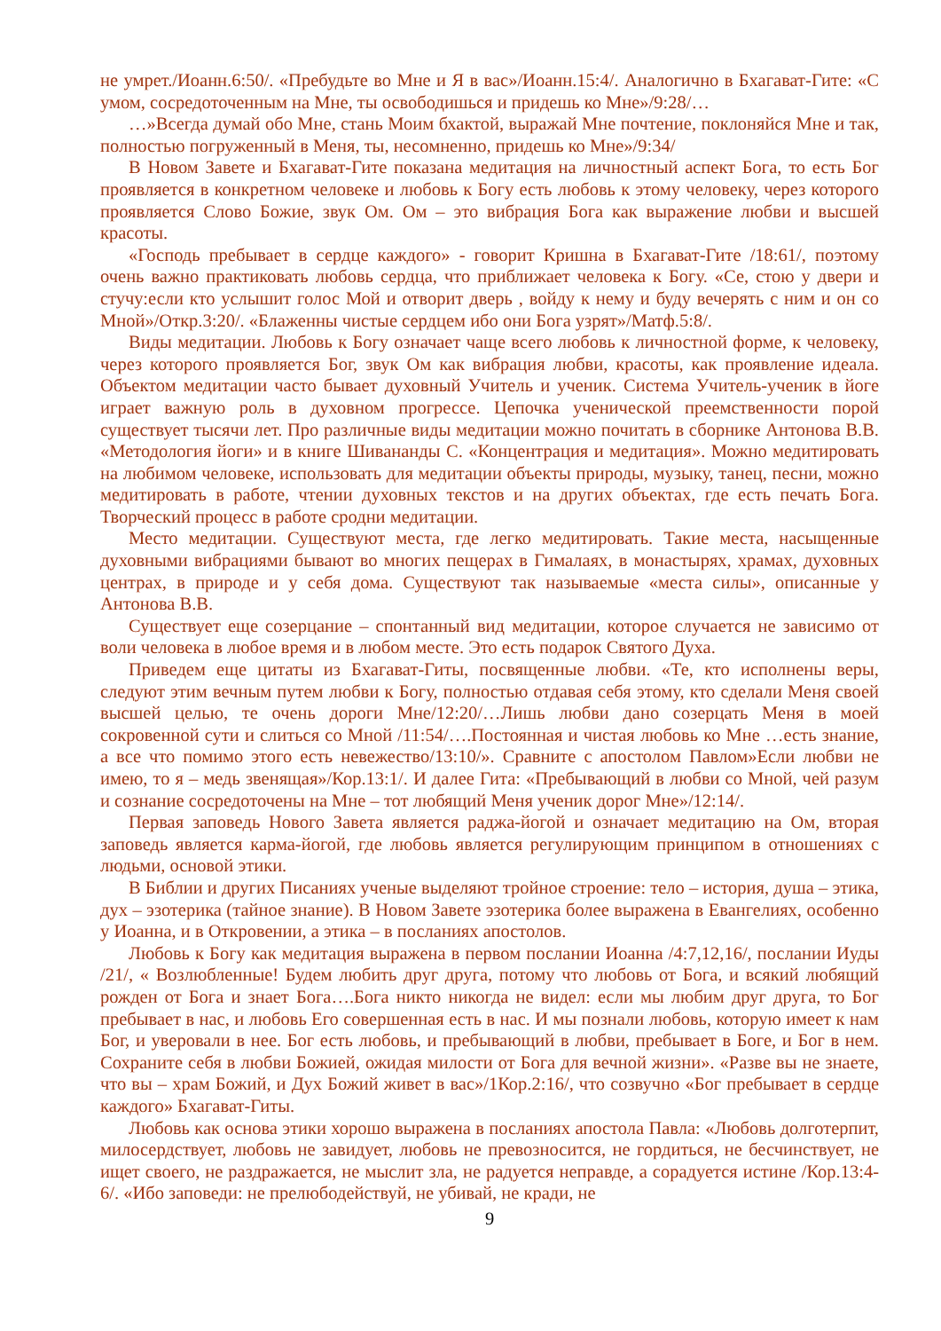не умрет./Иоанн.6:50/. «Пребудьте во Мне и Я в вас»/Иоанн.15:4/. Аналогично в Бхагават-Гите: «С умом, сосредоточенным на Мне, ты освободишься и придешь ко Мне»/9:28/…
…»Всегда думай обо Мне, стань Моим бхактой, выражай Мне почтение, поклоняйся Мне и так, полностью погруженный в Меня, ты, несомненно, придешь ко Мне»/9:34/
В Новом Завете и Бхагават-Гите показана медитация на личностный аспект Бога, то есть Бог проявляется в конкретном человеке и любовь к Богу есть любовь к этому человеку, через которого проявляется Слово Божие, звук Ом. Ом – это вибрация Бога как выражение любви и высшей красоты.
«Господь пребывает в сердце каждого» - говорит Кришна в Бхагават-Гите /18:61/, поэтому очень важно практиковать любовь сердца, что приближает человека к Богу. «Се, стою у двери и стучу:если кто услышит голос Мой и отворит дверь , войду к нему и буду вечерять с ним и он со Мной»/Откр.3:20/. «Блаженны чистые сердцем ибо они Бога узрят»/Матф.5:8/.
Виды медитации. Любовь к Богу означает чаще всего любовь к личностной форме, к человеку, через которого проявляется Бог, звук Ом как вибрация любви, красоты, как проявление идеала. Объектом медитации часто бывает духовный Учитель и ученик. Система Учитель-ученик в йоге играет важную роль в духовном прогрессе. Цепочка ученической преемственности порой существует тысячи лет. Про различные виды медитации можно почитать в сборнике Антонова В.В. «Методология йоги» и в книге Шивананды С. «Концентрация и медитация». Можно медитировать на любимом человеке, использовать для медитации объекты природы, музыку, танец, песни, можно медитировать в работе, чтении духовных текстов и на других объектах, где есть печать Бога. Творческий процесс в работе сродни медитации.
Место медитации. Существуют места, где легко медитировать. Такие места, насыщенные духовными вибрациями бывают во многих пещерах в Гималаях, в монастырях, храмах, духовных центрах, в природе и у себя дома. Существуют так называемые «места силы», описанные у Антонова В.В.
Существует еще созерцание – спонтанный вид медитации, которое случается не зависимо от воли человека в любое время и в любом месте. Это есть подарок Святого Духа.
Приведем еще цитаты из Бхагават-Гиты, посвященные любви. «Те, кто исполнены веры, следуют этим вечным путем любви к Богу, полностью отдавая себя этому, кто сделали Меня своей высшей целью, те очень дороги Мне/12:20/…Лишь любви дано созерцать Меня в моей сокровенной сути и слиться со Мной /11:54/….Постоянная и чистая любовь ко Мне …есть знание, а все что помимо этого есть невежество/13:10/». Сравните с апостолом Павлом»Если любви не имею, то я – медь звенящая»/Кор.13:1/. И далее Гита: «Пребывающий в любви со Мной, чей разум и сознание сосредоточены на Мне – тот любящий Меня ученик дорог Мне»/12:14/.
Первая заповедь Нового Завета является раджа-йогой и означает медитацию на Ом, вторая заповедь является карма-йогой, где любовь является регулирующим принципом в отношениях с людьми, основой этики.
В Библии и других Писаниях ученые выделяют тройное строение: тело – история, душа – этика, дух – эзотерика (тайное знание). В Новом Завете эзотерика более выражена в Евангелиях, особенно у Иоанна, и в Откровении, а этика – в посланиях апостолов.
Любовь к Богу как медитация выражена в первом послании Иоанна /4:7,12,16/, послании Иуды /21/, « Возлюбленные! Будем любить друг друга, потому что любовь от Бога, и всякий любящий рожден от Бога и знает Бога….Бога никто никогда не видел: если мы любим друг друга, то Бог пребывает в нас, и любовь Его совершенная есть в нас. И мы познали любовь, которую имеет к нам Бог, и уверовали в нее. Бог есть любовь, и пребывающий в любви, пребывает в Боге, и Бог в нем. Сохраните себя в любви Божией, ожидая милости от Бога для вечной жизни». «Разве вы не знаете, что вы – храм Божий, и Дух Божий живет в вас»/1Кор.2:16/, что созвучно «Бог пребывает в сердце каждого» Бхагават-Гиты.
Любовь как основа этики хорошо выражена в посланиях апостола Павла: «Любовь долготерпит, милосердствует, любовь не завидует, любовь не превозносится, не гордиться, не бесчинствует, не ищет своего, не раздражается, не мыслит зла, не радуется неправде, а сорадуется истине /Кор.13:4-6/. «Ибо заповеди: не прелюбодействуй, не убивай, не кради, не
9